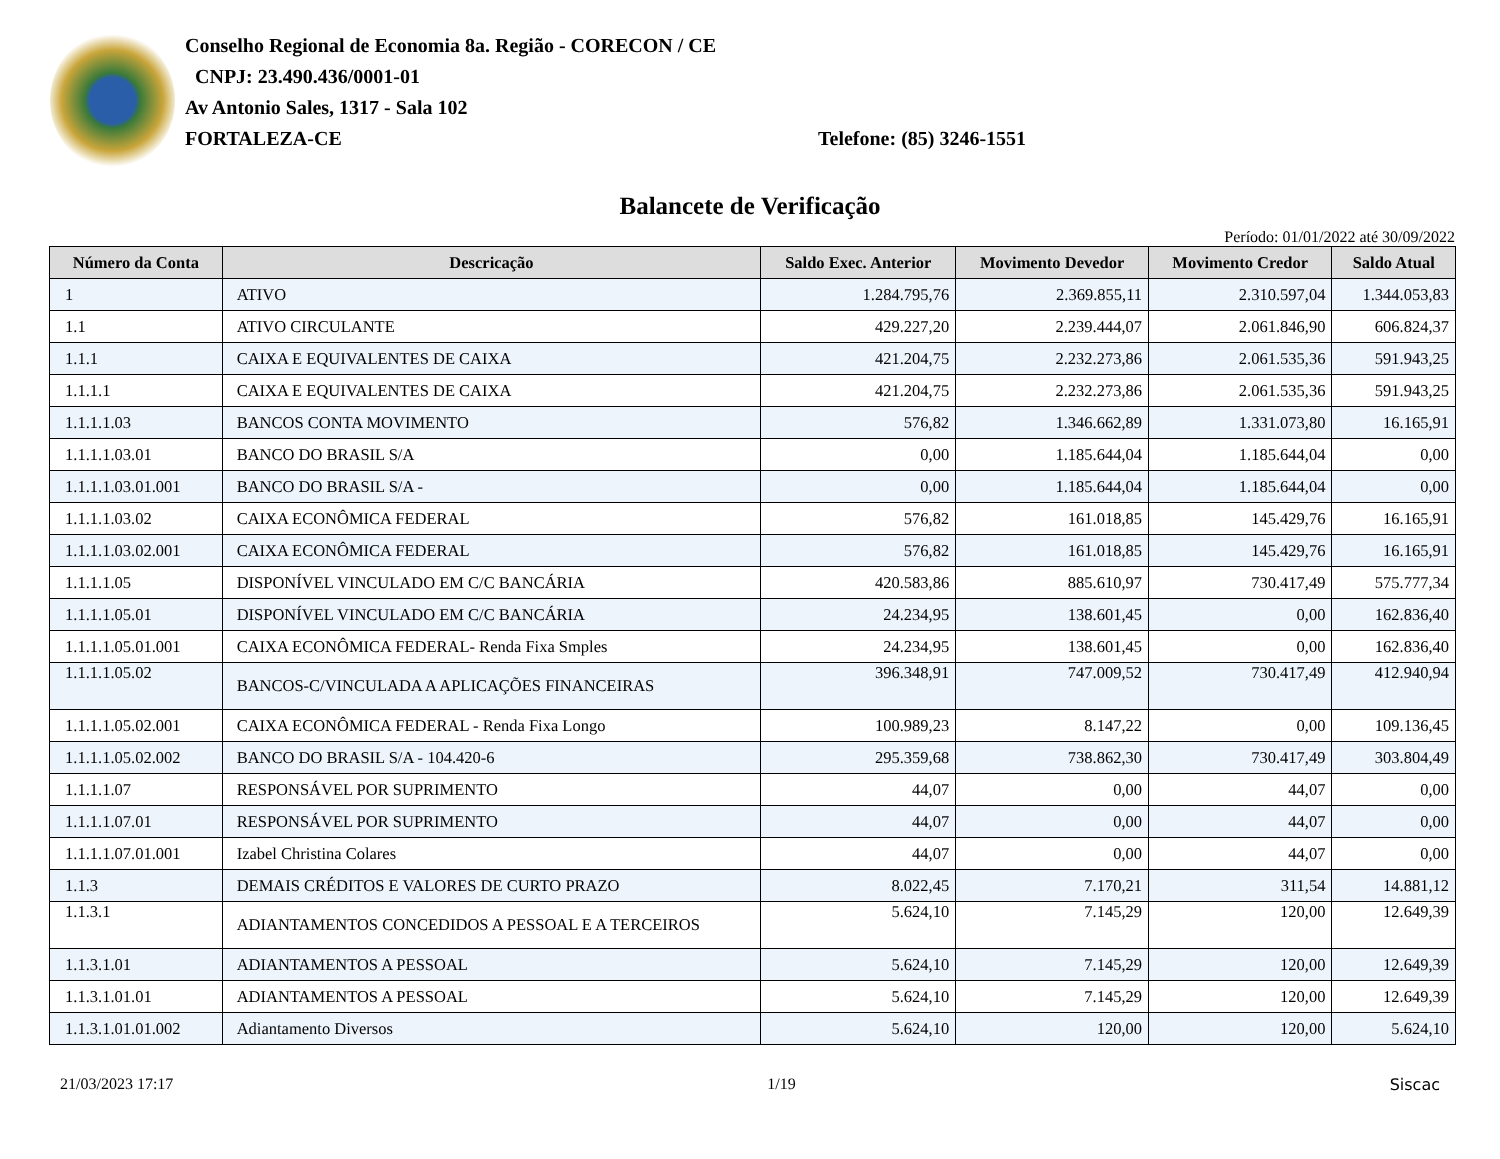Conselho Regional de Economia 8a. Região - CORECON / CE
CNPJ: 23.490.436/0001-01
Av Antonio Sales, 1317 - Sala 102
FORTALEZA-CE
Telefone: (85) 3246-1551
Balancete de Verificação
Período: 01/01/2022 até 30/09/2022
| Número da Conta | Descricação | Saldo Exec. Anterior | Movimento Devedor | Movimento Credor | Saldo Atual |
| --- | --- | --- | --- | --- | --- |
| 1 | ATIVO | 1.284.795,76 | 2.369.855,11 | 2.310.597,04 | 1.344.053,83 |
| 1.1 | ATIVO CIRCULANTE | 429.227,20 | 2.239.444,07 | 2.061.846,90 | 606.824,37 |
| 1.1.1 | CAIXA E EQUIVALENTES DE CAIXA | 421.204,75 | 2.232.273,86 | 2.061.535,36 | 591.943,25 |
| 1.1.1.1 | CAIXA E EQUIVALENTES DE CAIXA | 421.204,75 | 2.232.273,86 | 2.061.535,36 | 591.943,25 |
| 1.1.1.1.03 | BANCOS CONTA MOVIMENTO | 576,82 | 1.346.662,89 | 1.331.073,80 | 16.165,91 |
| 1.1.1.1.03.01 | BANCO DO BRASIL S/A | 0,00 | 1.185.644,04 | 1.185.644,04 | 0,00 |
| 1.1.1.1.03.01.001 | BANCO DO BRASIL S/A - | 0,00 | 1.185.644,04 | 1.185.644,04 | 0,00 |
| 1.1.1.1.03.02 | CAIXA ECONÔMICA FEDERAL | 576,82 | 161.018,85 | 145.429,76 | 16.165,91 |
| 1.1.1.1.03.02.001 | CAIXA ECONÔMICA FEDERAL | 576,82 | 161.018,85 | 145.429,76 | 16.165,91 |
| 1.1.1.1.05 | DISPONÍVEL VINCULADO EM C/C BANCÁRIA | 420.583,86 | 885.610,97 | 730.417,49 | 575.777,34 |
| 1.1.1.1.05.01 | DISPONÍVEL VINCULADO EM C/C BANCÁRIA | 24.234,95 | 138.601,45 | 0,00 | 162.836,40 |
| 1.1.1.1.05.01.001 | CAIXA ECONÔMICA FEDERAL- Renda Fixa Smples | 24.234,95 | 138.601,45 | 0,00 | 162.836,40 |
| 1.1.1.1.05.02 | BANCOS-C/VINCULADA A APLICAÇÕES FINANCEIRAS | 396.348,91 | 747.009,52 | 730.417,49 | 412.940,94 |
| 1.1.1.1.05.02.001 | CAIXA ECONÔMICA FEDERAL - Renda Fixa Longo | 100.989,23 | 8.147,22 | 0,00 | 109.136,45 |
| 1.1.1.1.05.02.002 | BANCO DO BRASIL S/A - 104.420-6 | 295.359,68 | 738.862,30 | 730.417,49 | 303.804,49 |
| 1.1.1.1.07 | RESPONSÁVEL POR SUPRIMENTO | 44,07 | 0,00 | 44,07 | 0,00 |
| 1.1.1.1.07.01 | RESPONSÁVEL POR SUPRIMENTO | 44,07 | 0,00 | 44,07 | 0,00 |
| 1.1.1.1.07.01.001 | Izabel Christina Colares | 44,07 | 0,00 | 44,07 | 0,00 |
| 1.1.3 | DEMAIS CRÉDITOS E VALORES DE CURTO PRAZO | 8.022,45 | 7.170,21 | 311,54 | 14.881,12 |
| 1.1.3.1 | ADIANTAMENTOS CONCEDIDOS A PESSOAL E A TERCEIROS | 5.624,10 | 7.145,29 | 120,00 | 12.649,39 |
| 1.1.3.1.01 | ADIANTAMENTOS A PESSOAL | 5.624,10 | 7.145,29 | 120,00 | 12.649,39 |
| 1.1.3.1.01.01 | ADIANTAMENTOS A PESSOAL | 5.624,10 | 7.145,29 | 120,00 | 12.649,39 |
| 1.1.3.1.01.01.002 | Adiantamento Diversos | 5.624,10 | 120,00 | 120,00 | 5.624,10 |
21/03/2023 17:17 1/19 Siscac